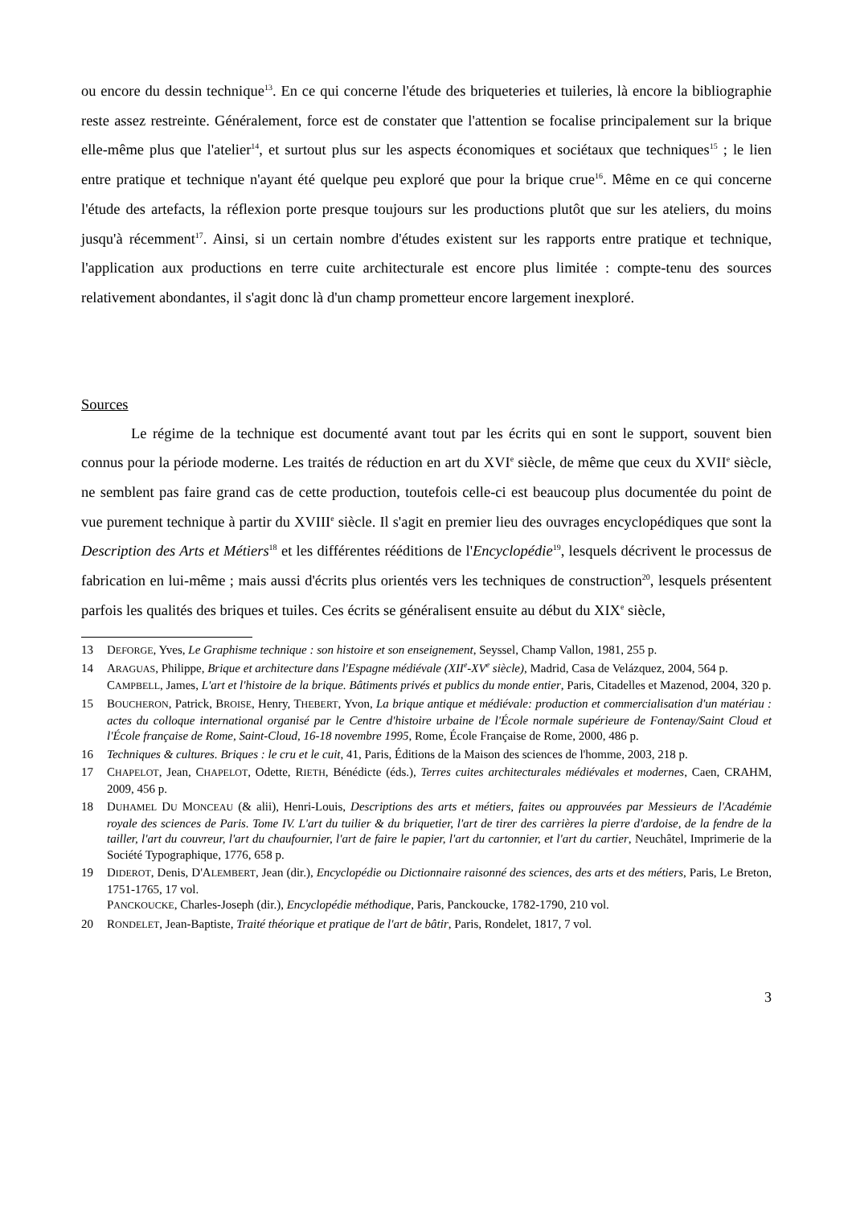ou encore du dessin technique<sup>13</sup>. En ce qui concerne l'étude des briqueteries et tuileries, là encore la bibliographie reste assez restreinte. Généralement, force est de constater que l'attention se focalise principalement sur la brique elle-même plus que l'atelier<sup>14</sup>, et surtout plus sur les aspects économiques et sociétaux que techniques<sup>15</sup> ; le lien entre pratique et technique n'ayant été quelque peu exploré que pour la brique crue<sup>16</sup>. Même en ce qui concerne l'étude des artefacts, la réflexion porte presque toujours sur les productions plutôt que sur les ateliers, du moins jusqu'à récemment<sup>17</sup>. Ainsi, si un certain nombre d'études existent sur les rapports entre pratique et technique, l'application aux productions en terre cuite architecturale est encore plus limitée : compte-tenu des sources relativement abondantes, il s'agit donc là d'un champ prometteur encore largement inexploré.
Sources
Le régime de la technique est documenté avant tout par les écrits qui en sont le support, souvent bien connus pour la période moderne. Les traités de réduction en art du XVI<sup>e</sup> siècle, de même que ceux du XVII<sup>e</sup> siècle, ne semblent pas faire grand cas de cette production, toutefois celle-ci est beaucoup plus documentée du point de vue purement technique à partir du XVIII<sup>e</sup> siècle. Il s'agit en premier lieu des ouvrages encyclopédiques que sont la Description des Arts et Métiers<sup>18</sup> et les différentes rééditions de l'Encyclopédie<sup>19</sup>, lesquels décrivent le processus de fabrication en lui-même ; mais aussi d'écrits plus orientés vers les techniques de construction<sup>20</sup>, lesquels présentent parfois les qualités des briques et tuiles. Ces écrits se généralisent ensuite au début du XIX<sup>e</sup> siècle,
13 DEFORGE, Yves, Le Graphisme technique : son histoire et son enseignement, Seyssel, Champ Vallon, 1981, 255 p.
14 ARAGUAS, Philippe, Brique et architecture dans l'Espagne médiévale (XII<sup>e</sup>-XV<sup>e</sup> siècle), Madrid, Casa de Velázquez, 2004, 564 p.
CAMPBELL, James, L'art et l'histoire de la brique. Bâtiments privés et publics du monde entier, Paris, Citadelles et Mazenod, 2004, 320 p.
15 BOUCHERON, Patrick, BROISE, Henry, THEBERT, Yvon, La brique antique et médiévale: production et commercialisation d'un matériau : actes du colloque international organisé par le Centre d'histoire urbaine de l'École normale supérieure de Fontenay/Saint Cloud et l'École française de Rome, Saint-Cloud, 16-18 novembre 1995, Rome, École Française de Rome, 2000, 486 p.
16 Techniques & cultures. Briques : le cru et le cuit, 41, Paris, Éditions de la Maison des sciences de l'homme, 2003, 218 p.
17 CHAPELOT, Jean, CHAPELOT, Odette, RIETH, Bénédicte (éds.), Terres cuites architecturales médiévales et modernes, Caen, CRAHM, 2009, 456 p.
18 DUHAMEL DU MONCEAU (& alii), Henri-Louis, Descriptions des arts et métiers, faites ou approuvées par Messieurs de l'Académie royale des sciences de Paris. Tome IV. L'art du tuilier & du briquetier, l'art de tirer des carrières la pierre d'ardoise, de la fendre de la tailler, l'art du couvreur, l'art du chaufournier, l'art de faire le papier, l'art du cartonnier, et l'art du cartier, Neuchâtel, Imprimerie de la Société Typographique, 1776, 658 p.
19 DIDEROT, Denis, D'ALEMBERT, Jean (dir.), Encyclopédie ou Dictionnaire raisonné des sciences, des arts et des métiers, Paris, Le Breton, 1751-1765, 17 vol.
PANCKOUCKE, Charles-Joseph (dir.), Encyclopédie méthodique, Paris, Panckoucke, 1782-1790, 210 vol.
20 RONDELET, Jean-Baptiste, Traité théorique et pratique de l'art de bâtir, Paris, Rondelet, 1817, 7 vol.
3